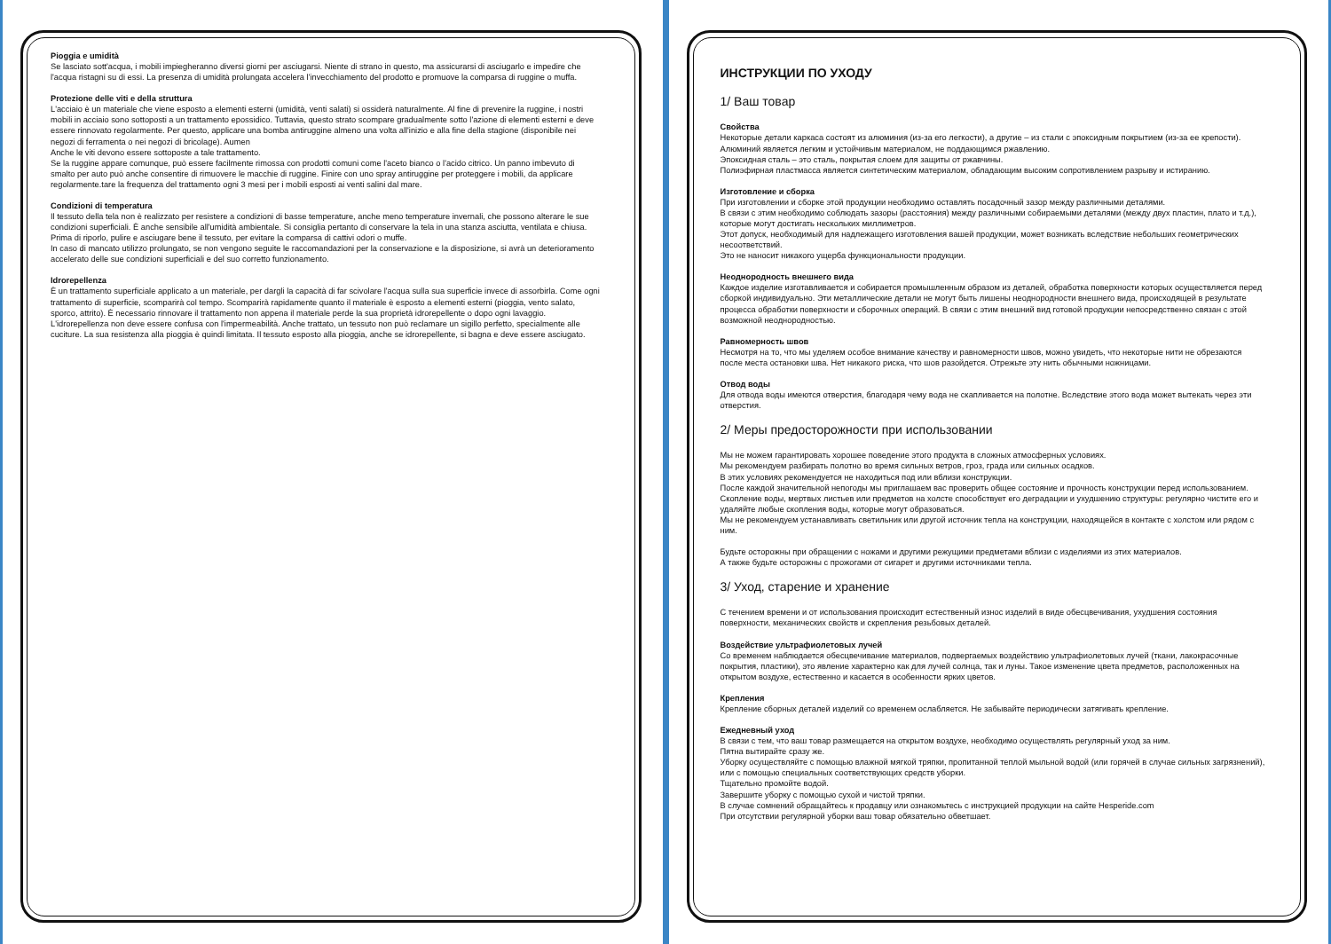Pioggia e umidità
Se lasciato sott'acqua, i mobili impiegheranno diversi giorni per asciugarsi. Niente di strano in questo, ma assicurarsi di asciugarlo e impedire che l'acqua ristagni su di essi. La presenza di umidità prolungata accelera l'invecchiamento del prodotto e promuove la comparsa di ruggine o muffa.
Protezione delle viti e della struttura
L'acciaio è un materiale che viene esposto a elementi esterni (umidità, venti salati) si ossiderà naturalmente. Al fine di prevenire la ruggine, i nostri mobili in acciaio sono sottoposti a un trattamento epossidico. Tuttavia, questo strato scompare gradualmente sotto l'azione di elementi esterni e deve essere rinnovato regolarmente. Per questo, applicare una bomba antiruggine almeno una volta all'inizio e alla fine della stagione (disponibile nei negozi di ferramenta o nei negozi di bricolage). Aumen
Anche le viti devono essere sottoposte a tale trattamento.
Se la ruggine appare comunque, può essere facilmente rimossa con prodotti comuni come l'aceto bianco o l'acido citrico. Un panno imbevuto di smalto per auto può anche consentire di rimuovere le macchie di ruggine. Finire con uno spray antiruggine per proteggere i mobili, da applicare regolarmente.tare la frequenza del trattamento ogni 3 mesi per i mobili esposti ai venti salini dal mare.
Condizioni di temperatura
Il tessuto della tela non è realizzato per resistere a condizioni di basse temperature, anche meno temperature invernali, che possono alterare le sue condizioni superficiali. È anche sensibile all'umidità ambientale. Si consiglia pertanto di conservare la tela in una stanza asciutta, ventilata e chiusa. Prima di riporlo, pulire e asciugare bene il tessuto, per evitare la comparsa di cattivi odori o muffe.
In caso di mancato utilizzo prolungato, se non vengono seguite le raccomandazioni per la conservazione e la disposizione, si avrà un deterioramento accelerato delle sue condizioni superficiali e del suo corretto funzionamento.
Idrorepellenza
È un trattamento superficiale applicato a un materiale, per dargli la capacità di far scivolare l'acqua sulla sua superficie invece di assorbirla. Come ogni trattamento di superficie, scomparirà col tempo. Scomparirà rapidamente quanto il materiale è esposto a elementi esterni (pioggia, vento salato, sporco, attrito). È necessario rinnovare il trattamento non appena il materiale perde la sua proprietà idrorepellente o dopo ogni lavaggio. L'idrorepellenza non deve essere confusa con l'impermeabilità. Anche trattato, un tessuto non può reclamare un sigillo perfetto, specialmente alle cuciture. La sua resistenza alla pioggia è quindi limitata. Il tessuto esposto alla pioggia, anche se idrorepellente, si bagna e deve essere asciugato.
ИНСТРУКЦИИ ПО УХОДУ
1/ Ваш товар
Свойства
Некоторые детали каркаса состоят из алюминия (из-за его легкости), а другие – из стали с эпоксидным покрытием (из-за ее крепости).
Алюминий является легким и устойчивым материалом, не поддающимся ржавлению.
Эпоксидная сталь – это сталь, покрытая слоем для защиты от ржавчины.
Полиэфирная пластмасса является синтетическим материалом, обладающим высоким сопротивлением разрыву и истиранию.
Изготовление и сборка
При изготовлении и сборке этой продукции необходимо оставлять посадочный зазор между различными деталями.
В связи с этим необходимо соблюдать зазоры (расстояния) между различными собираемыми деталями (между двух пластин, плато и т.д.), которые могут достигать нескольких миллиметров.
Этот допуск, необходимый для надлежащего изготовления вашей продукции, может возникать вследствие небольших геометрических несоответствий.
Это не наносит никакого ущерба функциональности продукции.
Неоднородность внешнего вида
Каждое изделие изготавливается и собирается промышленным образом из деталей, обработка поверхности которых осуществляется перед сборкой индивидуально. Эти металлические детали не могут быть лишены неоднородности внешнего вида, происходящей в результате процесса обработки поверхности и сборочных операций. В связи с этим внешний вид готовой продукции непосредственно связан с этой возможной неоднородностью.
Равномерность швов
Несмотря на то, что мы уделяем особое внимание качеству и равномерности швов, можно увидеть, что некоторые нити не обрезаются после места остановки шва. Нет никакого риска, что шов разойдется. Отрежьте эту нить обычными ножницами.
Отвод воды
Для отвода воды имеются отверстия, благодаря чему вода не скапливается на полотне. Вследствие этого вода может вытекать через эти отверстия.
2/ Меры предосторожности при использовании
Мы не можем гарантировать хорошее поведение этого продукта в сложных атмосферных условиях.
Мы рекомендуем разбирать полотно во время сильных ветров, гроз, града или сильных осадков.
В этих условиях рекомендуется не находиться под или вблизи конструкции.
После каждой значительной непогоды мы приглашаем вас проверить общее состояние и прочность конструкции перед использованием.
Скопление воды, мертвых листьев или предметов на холсте способствует его деградации и ухудшению структуры: регулярно чистите его и удаляйте любые скопления воды, которые могут образоваться.
Мы не рекомендуем устанавливать светильник или другой источник тепла на конструкции, находящейся в контакте с холстом или рядом с ним.
Будьте осторожны при обращении с ножами и другими режущими предметами вблизи с изделиями из этих материалов.
А также будьте осторожны с прожогами от сигарет и другими источниками тепла.
3/ Уход, старение и хранение
С течением времени и от использования происходит естественный износ изделий в виде обесцвечивания, ухудшения состояния поверхности, механических свойств и скрепления резьбовых деталей.
Воздействие ультрафиолетовых лучей
Со временем наблюдается обесцвечивание материалов, подвергаемых воздействию ультрафиолетовых лучей (ткани, лакокрасочные покрытия, пластики), это явление характерно как для лучей солнца, так и луны. Такое изменение цвета предметов, расположенных на открытом воздухе, естественно и касается в особенности ярких цветов.
Крепления
Крепление сборных деталей изделий со временем ослабляется. Не забывайте периодически затягивать крепление.
Ежедневный уход
В связи с тем, что ваш товар размещается на открытом воздухе, необходимо осуществлять регулярный уход за ним.
Пятна вытирайте сразу же.
Уборку осуществляйте с помощью влажной мягкой тряпки, пропитанной теплой мыльной водой (или горячей в случае сильных загрязнений), или с помощью специальных соответствующих средств уборки.
Тщательно промойте водой.
Завершите уборку с помощью сухой и чистой тряпки.
В случае сомнений обращайтесь к продавцу или ознакомьтесь с инструкцией продукции на сайте Hesperide.com
При отсутствии регулярной уборки ваш товар обязательно обветшает.